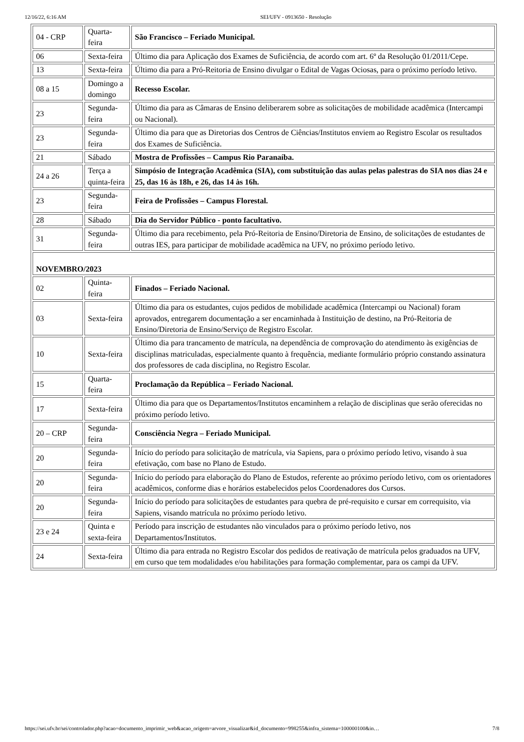12/16/22, 6:16 AM SEI/UFV - 0913650 - Resolução
| 04 - CRP | Quarta-feira | São Francisco – Feriado Municipal. |
| 06 | Sexta-feira | Último dia para Aplicação dos Exames de Suficiência, de acordo com art. 6º da Resolução 01/2011/Cepe. |
| 13 | Sexta-feira | Último dia para a Pró-Reitoria de Ensino divulgar o Edital de Vagas Ociosas, para o próximo período letivo. |
| 08 a 15 | Domingo a domingo | Recesso Escolar. |
| 23 | Segunda-feira | Último dia para as Câmaras de Ensino deliberarem sobre as solicitações de mobilidade acadêmica (Intercampi ou Nacional). |
| 23 | Segunda-feira | Último dia para que as Diretorias dos Centros de Ciências/Institutos enviem ao Registro Escolar os resultados dos Exames de Suficiência. |
| 21 | Sábado | Mostra de Profissões – Campus Rio Paranaíba. |
| 24 a 26 | Terça a quinta-feira | Simpósio de Integração Acadêmica (SIA), com substituição das aulas pelas palestras do SIA nos dias 24 e 25, das 16 às 18h, e 26, das 14 às 16h. |
| 23 | Segunda-feira | Feira de Profissões – Campus Florestal. |
| 28 | Sábado | Dia do Servidor Público - ponto facultativo. |
| 31 | Segunda-feira | Último dia para recebimento, pela Pró-Reitoria de Ensino/Diretoria de Ensino, de solicitações de estudantes de outras IES, para participar de mobilidade acadêmica na UFV, no próximo período letivo. |
| NOVEMBRO/2023 | | |
| 02 | Quinta-feira | Finados – Feriado Nacional. |
| 03 | Sexta-feira | Último dia para os estudantes, cujos pedidos de mobilidade acadêmica (Intercampi ou Nacional) foram aprovados, entregarem documentação a ser encaminhada à Instituição de destino, na Pró-Reitoria de Ensino/Diretoria de Ensino/Serviço de Registro Escolar. |
| 10 | Sexta-feira | Último dia para trancamento de matrícula, na dependência de comprovação do atendimento às exigências de disciplinas matriculadas, especialmente quanto à frequência, mediante formulário próprio constando assinatura dos professores de cada disciplina, no Registro Escolar. |
| 15 | Quarta-feira | Proclamação da República – Feriado Nacional. |
| 17 | Sexta-feira | Último dia para que os Departamentos/Institutos encaminhem a relação de disciplinas que serão oferecidas no próximo período letivo. |
| 20 – CRP | Segunda-feira | Consciência Negra – Feriado Municipal. |
| 20 | Segunda-feira | Início do período para solicitação de matrícula, via Sapiens, para o próximo período letivo, visando à sua efetivação, com base no Plano de Estudo. |
| 20 | Segunda-feira | Início do período para elaboração do Plano de Estudos, referente ao próximo período letivo, com os orientadores acadêmicos, conforme dias e horários estabelecidos pelos Coordenadores dos Cursos. |
| 20 | Segunda-feira | Início do período para solicitações de estudantes para quebra de pré-requisito e cursar em correquisito, via Sapiens, visando matrícula no próximo período letivo. |
| 23 e 24 | Quinta e sexta-feira | Período para inscrição de estudantes não vinculados para o próximo período letivo, nos Departamentos/Institutos. |
| 24 | Sexta-feira | Último dia para entrada no Registro Escolar dos pedidos de reativação de matrícula pelos graduados na UFV, em curso que tem modalidades e/ou habilitações para formação complementar, para os campi da UFV. |
https://sei.ufv.br/sei/controlador.php?acao=documento_imprimir_web&acao_origem=arvore_visualizar&id_documento=998255&infra_sistema=100000100&in… 7/8